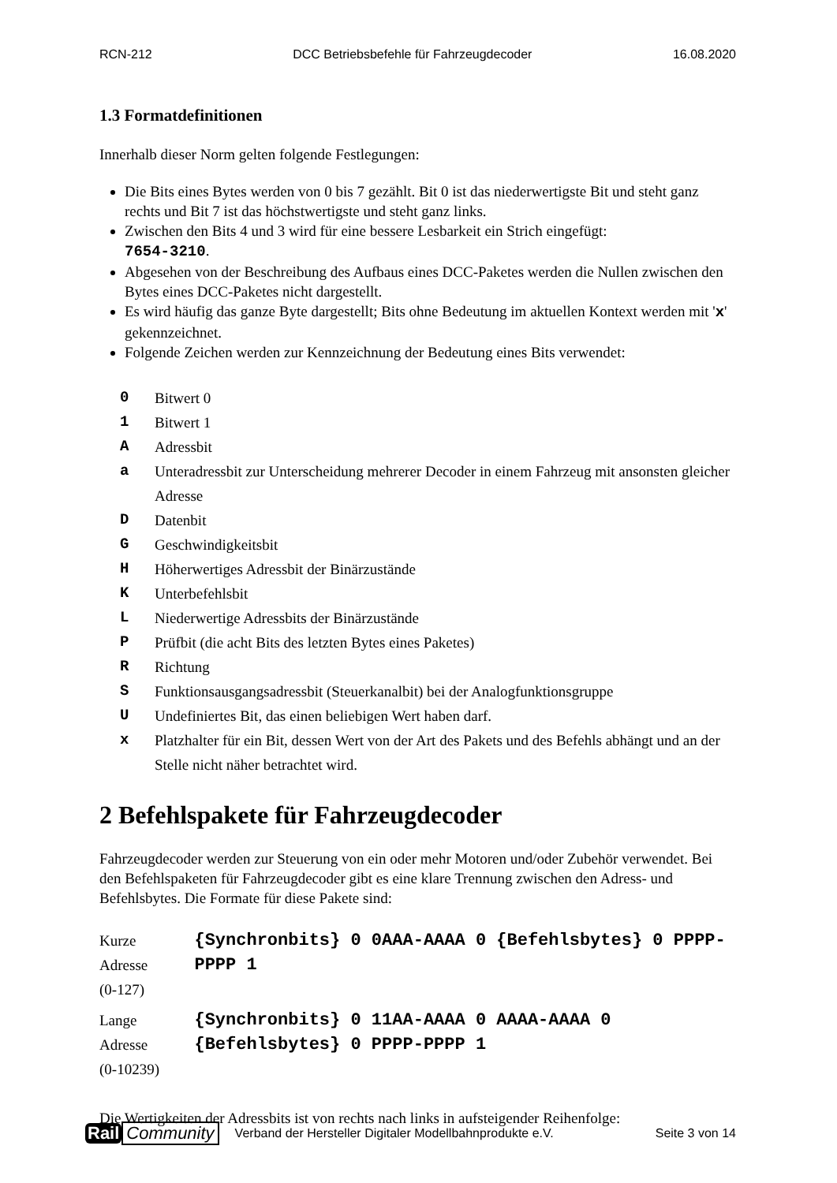RCN-212 DCC Betriebsbefehle für Fahrzeugdecoder 16.08.2020
1.3 Formatdefinitionen
Innerhalb dieser Norm gelten folgende Festlegungen:
Die Bits eines Bytes werden von 0 bis 7 gezählt. Bit 0 ist das niederwertigste Bit und steht ganz rechts und Bit 7 ist das höchstwertigste und steht ganz links.
Zwischen den Bits 4 und 3 wird für eine bessere Lesbarkeit ein Strich eingefügt:
7654-3210.
Abgesehen von der Beschreibung des Aufbaus eines DCC-Paketes werden die Nullen zwischen den Bytes eines DCC-Paketes nicht dargestellt.
Es wird häufig das ganze Byte dargestellt; Bits ohne Bedeutung im aktuellen Kontext werden mit 'x' gekennzeichnet.
Folgende Zeichen werden zur Kennzeichnung der Bedeutung eines Bits verwendet:
| 0 | Bitwert 0 |
| 1 | Bitwert 1 |
| A | Adressbit |
| a | Unteradressbit zur Unterscheidung mehrerer Decoder in einem Fahrzeug mit ansonsten gleicher Adresse |
| D | Datenbit |
| G | Geschwindigkeitsbit |
| H | Höherwertiges Adressbit der Binärzustände |
| K | Unterbefehlsbit |
| L | Niederwertige Adressbits der Binärzustände |
| P | Prüfbit (die acht Bits des letzten Bytes eines Paketes) |
| R | Richtung |
| S | Funktionsausgangsadressbit (Steuerkanalbit) bei der Analogfunktionsgruppe |
| U | Undefiniertes Bit, das einen beliebigen Wert haben darf. |
| x | Platzhalter für ein Bit, dessen Wert von der Art des Pakets und des Befehls abhängt und an der Stelle nicht näher betrachtet wird. |
2 Befehlspakete für Fahrzeugdecoder
Fahrzeugdecoder werden zur Steuerung von ein oder mehr Motoren und/oder Zubehör verwendet. Bei den Befehlspaketen für Fahrzeugdecoder gibt es eine klare Trennung zwischen den Adress- und Befehlsbytes. Die Formate für diese Pakete sind:
| Kurze Adresse (0-127) | {Synchronbits} 0 0AAA-AAAA 0 {Befehlsbytes} 0 PPPP-PPPP 1 |
| Lange Adresse (0-10239) | {Synchronbits} 0 11AA-AAAA 0 AAAA-AAAA 0 {Befehlsbytes} 0 PPPP-PPPP 1 |
Die Wertigkeiten der Adressbits ist von rechts nach links in aufsteigender Reihenfolge:
Rail Community
Verband der Hersteller Digitaler Modellbahnprodukte e.V. Seite 3 von 14